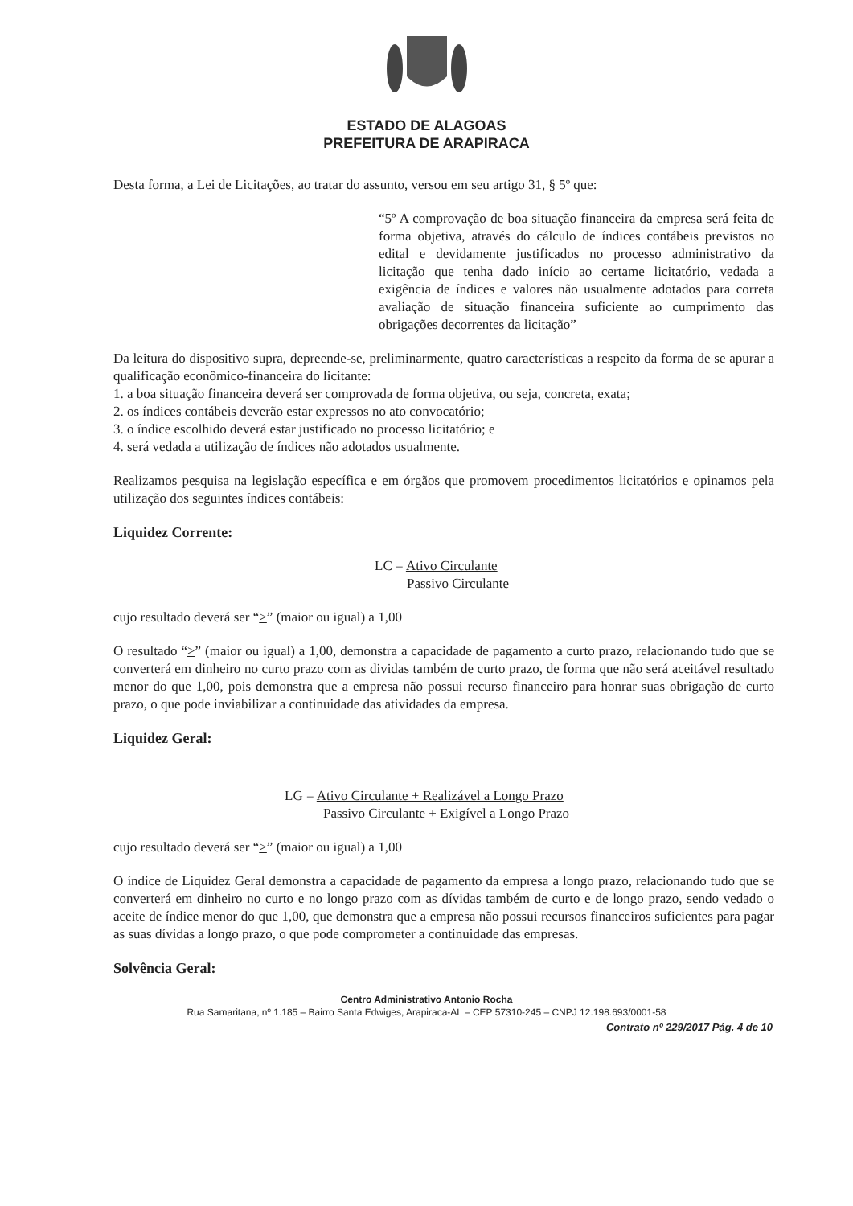ESTADO DE ALAGOAS
PREFEITURA DE ARAPIRACA
Desta forma, a Lei de Licitações, ao tratar do assunto, versou em seu artigo 31, § 5º que:
“5º A comprovação de boa situação financeira da empresa será feita de forma objetiva, através do cálculo de índices contábeis previstos no edital e devidamente justificados no processo administrativo da licitação que tenha dado início ao certame licitatório, vedada a exigência de índices e valores não usualmente adotados para correta avaliação de situação financeira suficiente ao cumprimento das obrigações decorrentes da licitação”
Da leitura do dispositivo supra, depreende-se, preliminarmente, quatro características a respeito da forma de se apurar a qualificação econômico-financeira do licitante:
1. a boa situação financeira deverá ser comprovada de forma objetiva, ou seja, concreta, exata;
2. os índices contábeis deverão estar expressos no ato convocatório;
3. o índice escolhido deverá estar justificado no processo licitatório; e
4. será vedada a utilização de índices não adotados usualmente.
Realizamos pesquisa na legislação específica e em órgãos que promovem procedimentos licitatórios e opinamos pela utilização dos seguintes índices contábeis:
Liquidez Corrente:
LC = Ativo Circulante
Passivo Circulante
cujo resultado deverá ser “>” (maior ou igual) a 1,00
O resultado “>” (maior ou igual) a 1,00, demonstra a capacidade de pagamento a curto prazo, relacionando tudo que se converterá em dinheiro no curto prazo com as dividas também de curto prazo, de forma que não será aceitável resultado menor do que 1,00, pois demonstra que a empresa não possui recurso financeiro para honrar suas obrigação de curto prazo, o que pode inviabilizar a continuidade das atividades da empresa.
Liquidez Geral:
LG = Ativo Circulante + Realizável a Longo Prazo
Passivo Circulante + Exigível a Longo Prazo
cujo resultado deverá ser “>” (maior ou igual) a 1,00
O índice de Liquidez Geral demonstra a capacidade de pagamento da empresa a longo prazo, relacionando tudo que se converterá em dinheiro no curto e no longo prazo com as dívidas também de curto e de longo prazo, sendo vedado o aceite de índice menor do que 1,00, que demonstra que a empresa não possui recursos financeiros suficientes para pagar as suas dívidas a longo prazo, o que pode comprometer a continuidade das empresas.
Solvência Geral:
Centro Administrativo Antonio Rocha
Rua Samaritana, nº 1.185 – Bairro Santa Edwiges, Arapiraca-AL – CEP 57310-245 – CNPJ 12.198.693/0001-58
Contrato nº 229/2017 Pág. 4 de 10